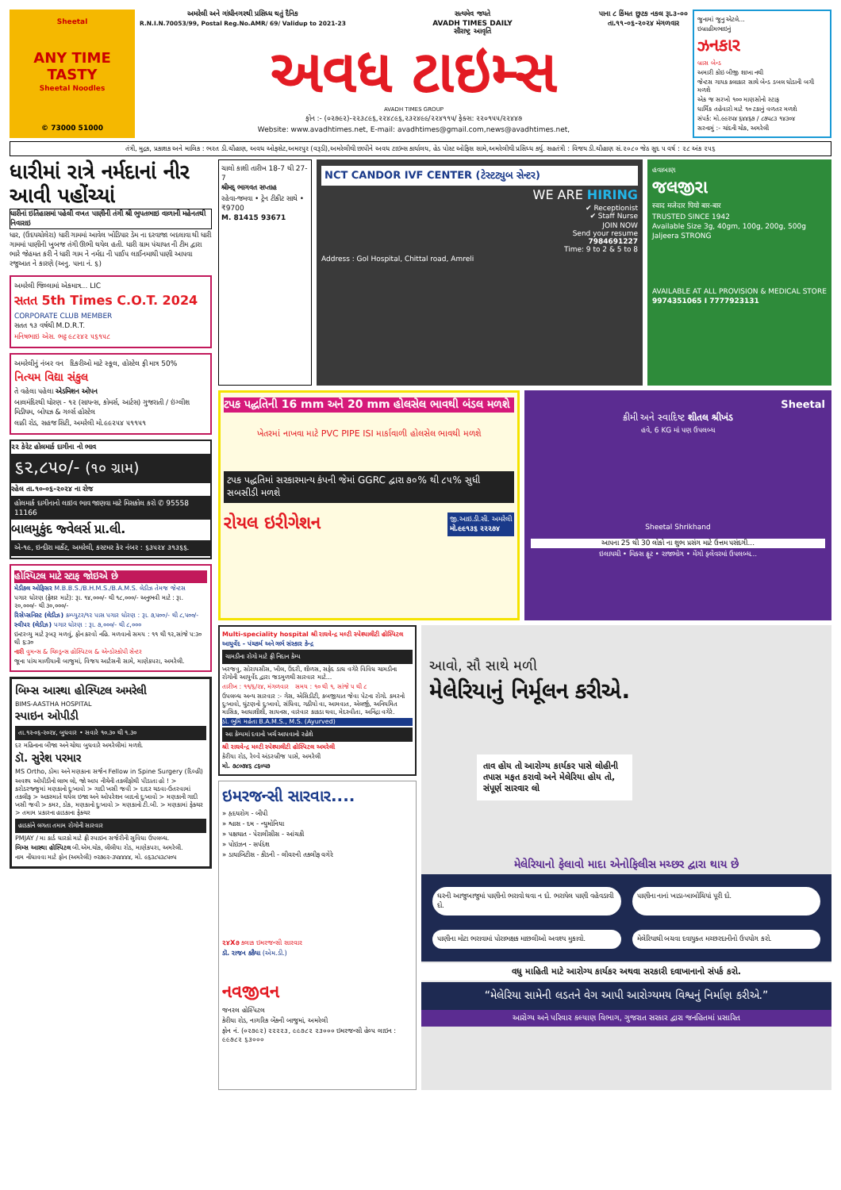Sheetal
ANY TIME TASTY
Sheetal Noodles
© 73000 51000
અમરેલી અને ગાંધીનગરથી પ્રસિધ્ધ થતું દૈનિક
R.N.I.N.70053/99, Postal Reg.No.AMR/ 69/ Validup to 2021-23 સત્યમેવ જયતે
AVADH TIMES DAILY
સૌરાષ્ટ્ર આવૃતિ પાના ૮ કિંમત છુટક નકલ રૂા.૩-૦૦
તા.૧૧-૦૬-૨૦૨૪ મંગળવાર
અવધ ટાઇમ્સ
AVADH TIMES GROUP
ફોન :- (૦૨૭૯૨)-૨૨૩૮૯૬,૨૨૪૮૯૬,૨૩૨૪૯૯/૨૨૪૧૧૫/ ફેક્સ: ૨૨૦૧૫૫/૨૨૪૪૭
Website: www.avadhtimes.net, E-mail: avadhtimes@gmail.com,news@avadhtimes.net,
જુનામાં જુનુ એટલે...
ઇબ્રાહીમભાઇનું
ઝનકાર
બ્રાસ બેન્ડ
અમારી કોઇ બીજી શાખા નથી
જેન્ટસ ગાયક કલાકાર સાથે બેન્ડ ડબલ ઘોડાની બગી મળશે
એક જ સરખો ૧૦૦ માણસોનો સ્ટાફ
ધાર્મિક તહેવારો માટે ૧૦ ટકાનું વળતર મળશે
સંપર્ક: મો.૯૯૨૫૪ ૬૪૪૬૭ / ૮૭૫૮૩ ૧૪૩૦૪
સરનામું :- ચાંદની ચોક, અમરેલી
તંત્રી, મુદ્રક, પ્રકાશક અને માલિક : ભરત ડી.ચૌહાણ, અવધ ઓફસેટ,અમરપુર (વરૂડી),અમરેલીથી છાપીને અવધ ટાઇમ્સ કાર્યાલય, હેડ પોસ્ટ ઓફિસ સામે,અમરેલીથી પ્રસિધ્ધ કર્યુ. સહતંત્રી : વિજય ડી.ચૌહાણ સં.૨૦૮૦ જેઠ સુદ ૫ વર્ષ : ૨૮ અંક ૨૫૬
ધારીમાં રાત્રે નર્મદાનાં નીર આવી પહોંચ્યાં
ધારીનાં ઇતિહાસમાં પહેલી વખત પાણીની તંગી શ્રી ભુપતભાઇ વાળાની મહેનતથી નિવારાઇ
ધાર, (ઉદયચોલેરા) ધારી ગામમાં આવેલ ખોડિયાર ડેમ ના દરવાજા બદલાવા થી ધારી ગામમાં પાણીની ખુબજ તંગી ઊભી થયેલ હતી. ધારી ગ્રામ પંચાયત ની ટીમ દ્વારા ભારે જેહમત કરી ને ધારી ગામ ને નર્મદા ની પાઈપ લાઈનમાથી પાણી આપવા રજુઆત ને કારણે (અનુ. પાના નં. ૬)
અમરેલી જિલ્લામાં એકમાત્ર... LIC
સતત 5th Times C.O.T. 2024
CORPORATE CLUB MEMBER
સતત ૧૩ વર્ષથી M.D.R.T.
મનિષભાઇ એસ. ભટ્ટ ૯૮૨૪૨ ૫૬૧૫૮
અમરેલીનું નંબર વન દિકરીઓ માટે સ્કૂલ, હોસ્ટેલ ફી માત્ર 50%
નિત્યમ વિદ્યા સંકુલ
તે વહેલા પહેલા એડમિશન ઓપન
બાલમંદિરથી ધોરણ - ૧૨ (સાયન્સ, કોમર્સ, આર્ટસ) ગુજરાતી / ઇંગ્લીશ મિડીયમ, બોયઝ & ગર્લ્સ હોસ્ટેલ
લાઠી રોડ, સહજ સિટી, અમરેલી મો.૯૯૨૫૪ ૫૧૧૫૧
૨૨ કેરેટ હોલમાર્ક દાગીના નો ભાવ
૬૨,૮૫૦/- (૧૦ ગ્રામ)
રહેલ તા.૧૦-૦૬-૨૦૨૪ ના રોજ
હોલમાર્ક દાગીનાનો લાઇવ ભાવ જાણવા માટે મિસકોલ કરો ✆ 95558 11166
બાલમુકુંદ જ્વેલર્સ પ્રા.લી.
એ-૧૯, ઇન્દીરા માર્કેટ, અમરેલી, કસ્ટમર કેર નંબર : ૬૩૫૨૪ ૩૧૩૬૬.
હોસ્પિટલ માટે સ્ટાફ જોઇએ છે
મેડીકલ ઓફિસર M.B.B.S./B.H.M.S./B.A.M.S. લેડીઝ તેમજ જેન્ટસ
પગાર ધોરણ (ફ્રેશર માટે): રૂા. ૧૪,૦૦૦/- થી ૧૮,૦૦૦/- અનુભવી માટે : રૂા. ૨૦,૦૦૦/- થી ૩૦,૦૦૦/-
રિસેપ્સનિસ્ટ (લેડીઝ) કમ્પ્યુટર/૧૨ પાસ પગાર ધોરણ : રૂા. ૭,૫૦૦/- થી ૮,૫૦૦/-
સ્વીપર (લેડીઝ) પગાર ધોરણ : રૂા. ૭,૦૦૦/- થી ૮,૦૦૦
ઇન્ટરવ્યુ માટે રૂબરૂ મળવું, ફોન કરવો નહિ. મળવાનો સમય : ૧૧ થી ૧૨,સાંજે ૫:૩૦ થી ૬:૩૦
નારી વુમન્સ & ચિલ્ડ્રન્સ હોસ્પિટલ & એન્ડોસ્કોપી સેન્ટર
જૂના પાંચ માળીયાની બાજુમાં, વિજય આર્ટસની સામે, માણેકપરા, અમરેલી.
બિમ્સ આસ્થા હોસ્પિટલ અમરેલી
BIMS-AASTHA HOSPITAL
સ્પાઇન ઓપીડી
તા.૧૨-૦૬-૨૦૨૪, બુધવાર • સવારે ૧૦.૩૦ થી ૧.૩૦
દર મહિનાના બીજા અને ચોથા બુધવારે અમરેલીમાં મળશે.
ડૉ. સુરેશ પરમાર
MS Ortho, ડોમા અને મણકાના સર્જન Fellow in Spine Surgery (દિલ્હી)
અવશ્ય ઓપીડીનો લાભ લો, જો આપ નીચેની તકલીફોથી પીડાતા હો ! > કરોડરજ્જુમાં મણકાનો દુઃખાવો > ગાદી ખસી જવી > દાદર ચડવા-ઉતરવામાં તકલીફ > અકસ્માતે થયેલ ઇજા અને ઓપરેશન બાદનો દુઃખાવો > મણકાની ગાદી ખસી જવી > કમર, ડોક, મણકાનો દુઃખાવો > મણકાનો ટી.બી. > મણકામાં ફેક્ચર > તમામ પ્રકારના હાડકાના ફેક્ચર
હાડકાંને લગતા તમામ રોગોની સારવાર
PMJAY / મા કાર્ડ ધારકો માટે ફ્રી સ્પાઇન સર્જરીની સુવિધા ઉપલબ્ધ.
બિમ્સ આસ્થા હોસ્પિટલ બી.એમ.ચોક, લીલીયા રોડ, માણેકપરા, અમરેલી.
નામ નોંધાવવા માટે ફોન (અમરેલી) ૦૨૭૯૨-૩૫૪૪૪૪, મો. ૯૬૩૮૫૩૮૫૦૫
ચાલો કાશી તારીખ 18-7 થી 27-7
શ્રીમદ્ ભાગવત સપ્તાહ
રહેવા-જમવા • ટ્રેન ટીકીટ સાથે • ₹9700
M. 81415 93671
NCT CANDOR IVF CENTER (ટેસ્ટટ્યુબ સેન્ટર)
WE ARE HIRING
✔ Receptionist
✔ Staff Nurse
JOIN NOW
Send your resume
7984691227
Time: 9 to 2 & 5 to 8
Address : Gol Hospital, Chittal road, Amreli
હવાબાણ
જલજીરા
स्वाद मजेदार पियो बार-बार
TRUSTED SINCE 1942
Available Size 3g, 40gm, 100g, 200g, 500g
Jaljeera STRONG
AVAILABLE AT ALL PROVISION & MEDICAL STORE
9974351065 I 7777923131
ટપક પદ્ધતિની 16 mm અને 20 mm હોલસેલ ભાવથી બંડલ મળશે
ખેતરમાં નાખવા માટે PVC PIPE ISI માર્કાવાળી હોલસેલ ભાવથી મળશે
ટપક પદ્ધતિમાં સરકારમાન્ય કંપની જેમાં GGRC દ્વારા ૭૦% થી ૮૫% સુધી સબસીડી મળશે
રોયલ ઇરીગેશન
જી.આઇ.ડી.સી. અમરેલી
મો.૯૯૧૩૬ ૨૨૨૭૪
Sheetal
ક્રીમી અને સ્વાદિષ્ટ શીતલ શ્રીખંડ
હવે, 6 KG માં પણ ઉપલબ્ધ
Sheetal Shrikhand
આપના 25 થી 30 લોકો ના શુભ પ્રસંગ માટે ઉત્તમ પસંદગી...
ઇલાયચી • મિક્સ ફ્રૂટ • રાજભોગ • મેંગો ફ્લેવરમાં ઉપલબ્ધ...
Multi-speciality hospital શ્રી રાઘવેન્દ્ર મલ્ટી સ્પેશ્યાલીટી હોસ્પિટલ
આયુર્વેદ - પંચકર્મ અને ગર્ભ સંસ્કાર કેન્દ્ર
ચામડીના રોગો માટે ફ્રી નિદાન કેમ્પ
ખરજવુ, સોરાયસીસ, ખીલ, ઉંદરી, શીળસ, સફેદ ડાઘ વગેરે વિવિધ ચામડીના રોગોની આયુર્વેદ દ્વારા જડમુળથી સારવાર માટે...
તારીખ : ૧૧/૬/૨૪, મંગળવાર સમય : ૧૦ થી ૧, સાંજે ૫ થી ૮
ઉપલબ્ધ અન્ય સારવાર :- ગેસ, એસિડીટી, કબજીયાત જેવા પેટના રોગો. કમરનો દુઃખાવો, ઘુંટણનો દુઃખાવો, સંધિવા, ગઠીયો વા, આમવાત, એલર્જી, અનિયમિત માસિક, આધાશીશી, સાયનસ, વારંવાર કાકડા થવા, મેદસ્વીતા, અનિંદ્રા વગેરે.
ડો. ભુમિ મહેતા B.A.M.S., M.S. (Ayurved)
આ કેમ્પમાં દવાનો ખર્ચ આપવાનો રહેશે
શ્રી રાઘવેન્દ્ર મલ્ટી સ્પેશ્યાલીટી હોસ્પિટલ અમરેલી
કેરીયા રોડ, રેલ્વે અંડરબ્રીજ પાસે, અમરેલી
મો. ૭૮૦૭૪૬ ૮૬૦૫૭
ઇમરજન્સી સારવાર....
» હૃદયરોગ - બીપી
» શ્વાસ - દમ - ન્યુમોનિયા
» પક્ષઘાત - પેરાલીસીસ - આંચકી
» પોઇઝન - સર્પદંશ
» ડાયાબિટીસ - કીડની - લીવરની તકલીફ વગેરે
૨૪X૭ કલાક ઇમરજન્સી સારવાર
ડૉ. રાજન કકૈયા (એમ.ડી.)
નવજીવન
જનરલ હોસ્પિટલ
કેરીયા રોડ, નાગરિક બેંકની બાજુમાં, અમરેલી
ફોન નં. (૦૨૭૯૨) ૨૨૨૨૩, ૯૯૭૮૨ ૨૩૦૦૦ ઇમરજન્સી હેલ્પ લાઇન : ૯૯૭૮૨ ૬૩૦૦૦
આવો, સૌ સાથે મળી
મેલેરિયાનું નિર્મૂલન કરીએ.
તાવ હોય તો આરોગ્ય કાર્યકર પાસે લોહીની તપાસ મફત કરાવો અને મેલેરિયા હોય તો, સંપૂર્ણ સારવાર લો
મેલેરિયાનો ફેલાવો માદા એનોફિલીસ મચ્છર દ્વારા થાય છે
ઘરની આજુબાજુમાં પાણીનો ભરાવો થવા ન દો. ભરાયેલ પાણી વહેવડાવી દો.
પાણીના નાનાં ખાડા-ખાબોચિયાં પૂરી દો.
પાણીના મોટા ભરાવામાં પોરાભક્ષક માછલીઓ અવશ્ય મુકાવો.
મેલેરિયાથી બચવા દવાયુક્ત મચ્છરદાનીનો ઉપયોગ કરો.
વધુ માહિતી માટે આરોગ્ય કાર્યકર અથવા સરકારી દવાખાનાનો સંપર્ક કરો.
“મેલેરિયા સામેની લડતને વેગ આપી આરોગ્યમય વિશ્વનું નિર્માણ કરીએ.”
આરોગ્ય અને પરિવાર કલ્યાણ વિભાગ, ગુજરાત સરકાર દ્વારા જનહિતમાં પ્રસારિત